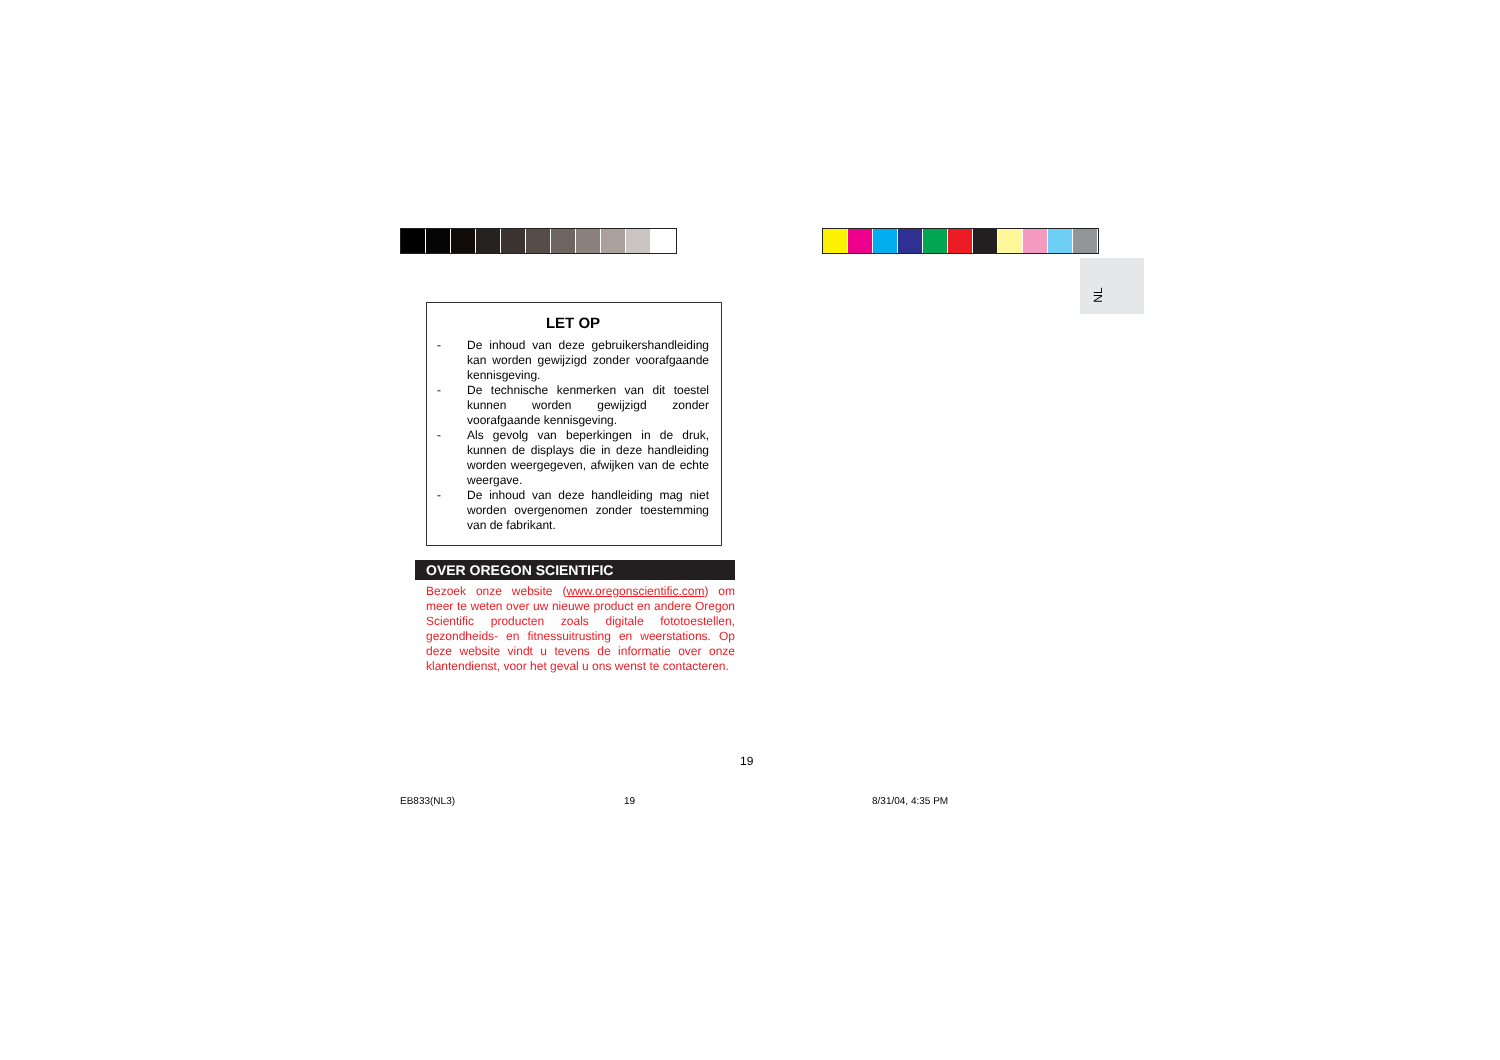NL
LET OP
- De inhoud van deze gebruikershandleiding kan worden gewijzigd zonder voorafgaande kennisgeving.
- De technische kenmerken van dit toestel kunnen worden gewijzigd zonder voorafgaande kennisgeving.
- Als gevolg van beperkingen in de druk, kunnen de displays die in deze handleiding worden weergegeven, afwijken van de echte weergave.
- De inhoud van deze handleiding mag niet worden overgenomen zonder toestemming van de fabrikant.
OVER OREGON SCIENTIFIC
Bezoek onze website (www.oregonscientific.com) om meer te weten over uw nieuwe product en andere Oregon Scientific producten zoals digitale fototoestellen, gezondheids- en fitnessuitrusting en weerstations. Op deze website vindt u tevens de informatie over onze klantendienst, voor het geval u ons wenst te contacteren.
19
EB833(NL3) 19 8/31/04, 4:35 PM